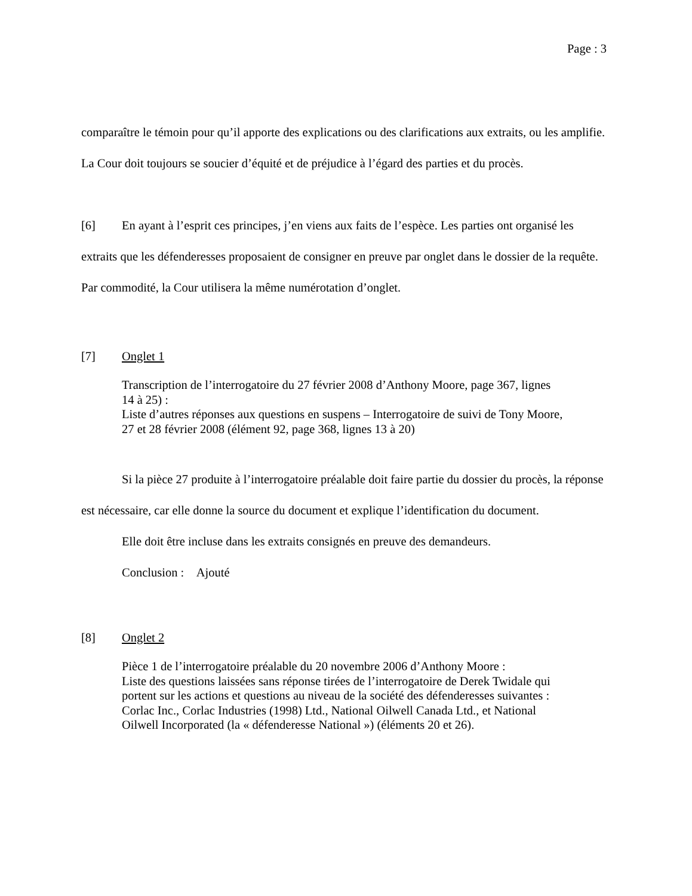Page : 3
comparaître le témoin pour qu’il apporte des explications ou des clarifications aux extraits, ou les amplifie. La Cour doit toujours se soucier d’équité et de préjudice à l’égard des parties et du procès.
[6] En ayant à l’esprit ces principes, j’en viens aux faits de l’espèce. Les parties ont organisé les extraits que les défenderesses proposaient de consigner en preuve par onglet dans le dossier de la requête. Par commodité, la Cour utilisera la même numérotation d’onglet.
[7] Onglet 1
Transcription de l’interrogatoire du 27 février 2008 d’Anthony Moore, page 367, lignes 14 à 25) :
Liste d’autres réponses aux questions en suspens – Interrogatoire de suivi de Tony Moore, 27 et 28 février 2008 (élément 92, page 368, lignes 13 à 20)
Si la pièce 27 produite à l’interrogatoire préalable doit faire partie du dossier du procès, la réponse est nécessaire, car elle donne la source du document et explique l’identification du document.
Elle doit être incluse dans les extraits consignés en preuve des demandeurs.
Conclusion : Ajouté
[8] Onglet 2
Pièce 1 de l’interrogatoire préalable du 20 novembre 2006 d’Anthony Moore :
Liste des questions laissées sans réponse tirées de l’interrogatoire de Derek Twidale qui portent sur les actions et questions au niveau de la société des défenderesses suivantes : Corlac Inc., Corlac Industries (1998) Ltd., National Oilwell Canada Ltd., et National Oilwell Incorporated (la « défenderesse National ») (éléments 20 et 26).